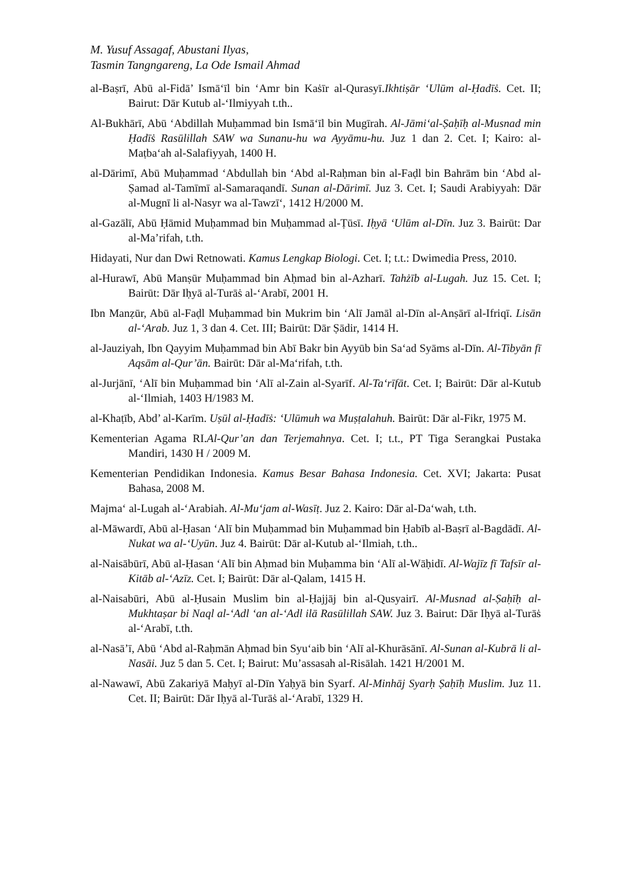M. Yusuf Assagaf, Abustani Ilyas,
Tasmin Tangngareng, La Ode Ismail Ahmad
al-Baṣrī, Abū al-Fidā’ Ismā‘īl bin ‘Amr bin Kaṡīr al-Qurasyī.Ikhtiṣār ‘Ulūm al-Ḥadīṡ. Cet. II; Bairut: Dār Kutub al-‘Ilmiyyah t.th..
Al-Bukhārī, Abū ‘Abdillah Muḥammad bin Ismā‘īl bin Mugīrah. Al-Jāmi‘al-Ṣaḥīḥ al-Musnad min Ḥadīṡ Rasūlillah SAW wa Sunanu-hu wa Ayyāmu-hu. Juz 1 dan 2. Cet. I; Kairo: al-Maṭba‘ah al-Salafiyyah, 1400 H.
al-Dārimī, Abū Muḥammad ‘Abdullah bin ‘Abd al-Raḥman bin al-Faḍl bin Bahrām bin ‘Abd al-Ṣamad al-Tamīmī al-Samaraqandī. Sunan al-Dārimī. Juz 3. Cet. I; Saudi Arabiyyah: Dār al-Mugnī li al-Nasyr wa al-Tawzī‘, 1412 H/2000 M.
al-Gazālī, Abū Ḥāmid Muḥammad bin Muḥammad al-Ṭūsī. Iḥyā ‘Ulūm al-Dīn. Juz 3. Bairūt: Dar al-Ma’rifah, t.th.
Hidayati, Nur dan Dwi Retnowati. Kamus Lengkap Biologi. Cet. I; t.t.: Dwimedia Press, 2010.
al-Hurawī, Abū Manṣūr Muḥammad bin Aḥmad bin al-Azharī. Tahżīb al-Lugah. Juz 15. Cet. I; Bairūt: Dār Iḥyā al-Turāṡ al-‘Arabī, 2001 H.
Ibn Manẓūr, Abū al-Faḍl Muḥammad bin Mukrim bin ‘Alī Jamāl al-Dīn al-Anṣārī al-Ifriqī. Lisān al-‘Arab. Juz 1, 3 dan 4. Cet. III; Bairūt: Dār Ṣādir, 1414 H.
al-Jauziyah, Ibn Qayyim Muḥammad bin Abī Bakr bin Ayyūb bin Sa‘ad Syāms al-Dīn. Al-Tibyān fī Aqsām al-Qur’ān. Bairūt: Dār al-Ma‘rifah, t.th.
al-Jurjānī, ‘Alī bin Muḥammad bin ‘Alī al-Zain al-Syarīf. Al-Ta‘rīfāt. Cet. I; Bairūt: Dār al-Kutub al-‘Ilmiah, 1403 H/1983 M.
al-Khaṭīb, Abd’ al-Karīm. Uṣūl al-Ḥadīṡ: ‘Ulūmuh wa Muṣṭalahuh. Bairūt: Dār al-Fikr, 1975 M.
Kementerian Agama RI.Al-Qur’an dan Terjemahnya. Cet. I; t.t., PT Tiga Serangkai Pustaka Mandiri, 1430 H / 2009 M.
Kementerian Pendidikan Indonesia. Kamus Besar Bahasa Indonesia. Cet. XVI; Jakarta: Pusat Bahasa, 2008 M.
Majma‘ al-Lugah al-‘Arabiah. Al-Mu‘jam al-Wasīṭ. Juz 2. Kairo: Dār al-Da‘wah, t.th.
al-Māwardī, Abū al-Ḥasan ‘Alī bin Muḥammad bin Muḥammad bin Ḥabīb al-Baṣrī al-Bagdādī. Al-Nukat wa al-‘Uyūn. Juz 4. Bairūt: Dār al-Kutub al-‘Ilmiah, t.th..
al-Naisābūrī, Abū al-Ḥasan ‘Alī bin Aḥmad bin Muḥamma bin ‘Alī al-Wāḥidī. Al-Wajīz fī Tafsīr al-Kitāb al-‘Azīz. Cet. I; Bairūt: Dār al-Qalam, 1415 H.
al-Naisabūri, Abū al-Ḥusain Muslim bin al-Ḥajjāj bin al-Qusyairī. Al-Musnad al-Ṣaḥīḥ al-Mukhtaṣar bi Naql al-‘Adl ‘an al-‘Adl ilā Rasūlillah SAW. Juz 3. Bairut: Dār Iḥyā al-Turāṡ al-‘Arabī, t.th.
al-Nasā’ī, Abū ‘Abd al-Raḥmān Aḥmad bin Syu‘aib bin ‘Alī al-Khurāsānī. Al-Sunan al-Kubrā li al-Nasāi. Juz 5 dan 5. Cet. I; Bairut: Mu’assasah al-Risālah. 1421 H/2001 M.
al-Nawawī, Abū Zakariyā Maḥyī al-Dīn Yaḥyā bin Syarf. Al-Minhāj Syarḥ Ṣaḥīḥ Muslim. Juz 11. Cet. II; Bairūt: Dār Iḥyā al-Turāṡ al-‘Arabī, 1329 H.